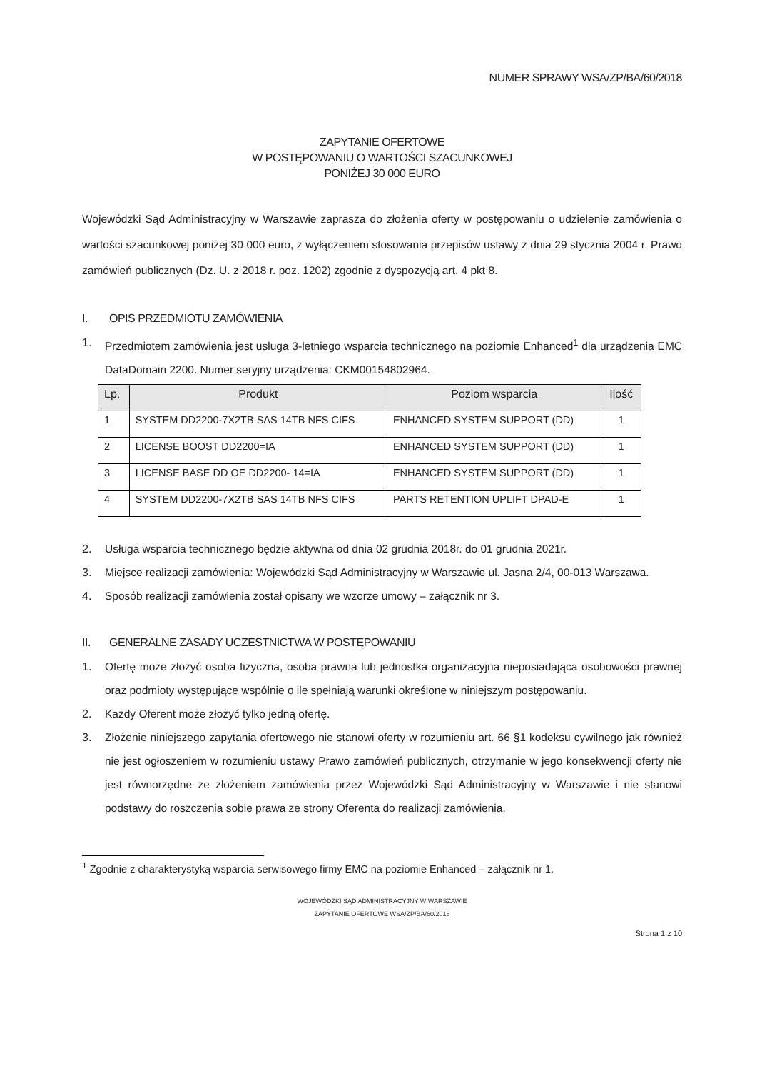NUMER SPRAWY WSA/ZP/BA/60/2018
ZAPYTANIE OFERTOWE
W POSTĘPOWANIU O WARTOŚCI SZACUNKOWEJ
PONIŻEJ 30 000 EURO
Wojewódzki Sąd Administracyjny w Warszawie zaprasza do złożenia oferty w postępowaniu o udzielenie zamówienia o wartości szacunkowej poniżej 30 000 euro, z wyłączeniem stosowania przepisów ustawy z dnia 29 stycznia 2004 r. Prawo zamówień publicznych (Dz. U. z 2018 r. poz. 1202) zgodnie z dyspozycją art. 4 pkt 8.
I. OPIS PRZEDMIOTU ZAMÓWIENIA
1. Przedmiotem zamówienia jest usługa 3-letniego wsparcia technicznego na poziomie Enhanced<sup>1</sup> dla urządzenia EMC DataDomain 2200. Numer seryjny urządzenia: CKM00154802964.
| Lp. | Produkt | Poziom wsparcia | Ilość |
| --- | --- | --- | --- |
| 1 | SYSTEM DD2200-7X2TB SAS 14TB NFS CIFS | ENHANCED SYSTEM SUPPORT (DD) | 1 |
| 2 | LICENSE BOOST DD2200=IA | ENHANCED SYSTEM SUPPORT (DD) | 1 |
| 3 | LICENSE BASE DD OE DD2200- 14=IA | ENHANCED SYSTEM SUPPORT (DD) | 1 |
| 4 | SYSTEM DD2200-7X2TB SAS 14TB NFS CIFS | PARTS RETENTION UPLIFT DPAD-E | 1 |
2. Usługa wsparcia technicznego będzie aktywna od dnia 02 grudnia 2018r. do 01 grudnia 2021r.
3. Miejsce realizacji zamówienia: Wojewódzki Sąd Administracyjny w Warszawie ul. Jasna 2/4, 00-013 Warszawa.
4. Sposób realizacji zamówienia został opisany we wzorze umowy – załącznik nr 3.
II. GENERALNE ZASADY UCZESTNICTWA W POSTĘPOWANIU
1. Ofertę może złożyć osoba fizyczna, osoba prawna lub jednostka organizacyjna nieposiadająca osobowości prawnej oraz podmioty występujące wspólnie o ile spełniają warunki określone w niniejszym postępowaniu.
2. Każdy Oferent może złożyć tylko jedną ofertę.
3. Złożenie niniejszego zapytania ofertowego nie stanowi oferty w rozumieniu art. 66 §1 kodeksu cywilnego jak również nie jest ogłoszeniem w rozumieniu ustawy Prawo zamówień publicznych, otrzymanie w jego konsekwencji oferty nie jest równorzędne ze złożeniem zamówienia przez Wojewódzki Sąd Administracyjny w Warszawie i nie stanowi podstawy do roszczenia sobie prawa ze strony Oferenta do realizacji zamówienia.
<sup>1</sup> Zgodnie z charakterystyką wsparcia serwisowego firmy EMC na poziomie Enhanced – załącznik nr 1.
WOJEWÓDZKI SĄD ADMINISTRACYJNY W WARSZAWIE
ZAPYTANIE OFERTOWE WSA/ZP/BA/60/2018
Strona 1 z 10